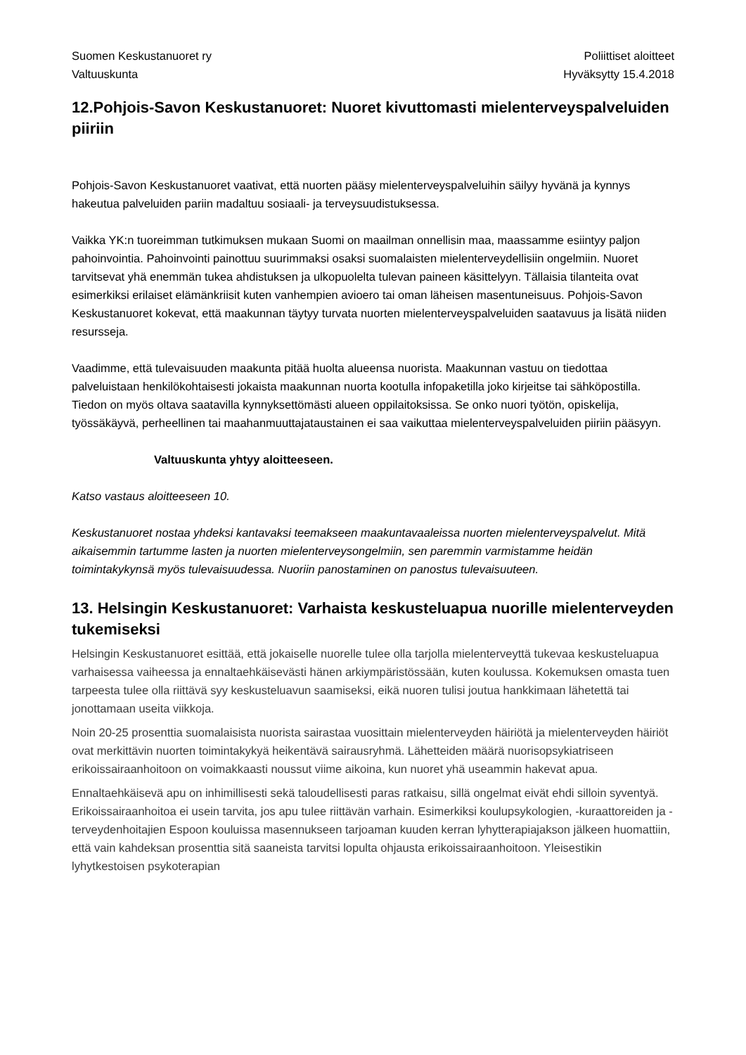Suomen Keskustanuoret ry
Valtuuskunta
Poliittiset aloitteet
Hyväksytty 15.4.2018
12.Pohjois-Savon Keskustanuoret: Nuoret kivuttomasti mielenterveyspalveluiden piiriin
Pohjois-Savon Keskustanuoret vaativat, että nuorten pääsy mielenterveyspalveluihin säilyy hyvänä ja kynnys hakeutua palveluiden pariin madaltuu sosiaali- ja terveysuudistuksessa.
Vaikka YK:n tuoreimman tutkimuksen mukaan Suomi on maailman onnellisin maa, maassamme esiintyy paljon pahoinvointia. Pahoinvointi painottuu suurimmaksi osaksi suomalaisten mielenterveydellisiin ongelmiin. Nuoret tarvitsevat yhä enemmän tukea ahdistuksen ja ulkopuolelta tulevan paineen käsittelyyn. Tällaisia tilanteita ovat esimerkiksi erilaiset elämänkriisit kuten vanhempien avioero tai oman läheisen masentuneisuus. Pohjois-Savon Keskustanuoret kokevat, että maakunnan täytyy turvata nuorten mielenterveyspalveluiden saatavuus ja lisätä niiden resursseja.
Vaadimme, että tulevaisuuden maakunta pitää huolta alueensa nuorista. Maakunnan vastuu on tiedottaa palveluistaan henkilökohtaisesti jokaista maakunnan nuorta kootulla infopaketilla joko kirjeitse tai sähköpostilla. Tiedon on myös oltava saatavilla kynnyksettömästi alueen oppilaitoksissa. Se onko nuori työtön, opiskelija, työssäkäyvä, perheellinen tai maahanmuuttajataustainen ei saa vaikuttaa mielenterveyspalveluiden piiriin pääsyyn.
Valtuuskunta yhtyy aloitteeseen.
Katso vastaus aloitteeseen 10.
Keskustanuoret nostaa yhdeksi kantavaksi teemakseen maakuntavaaleissa nuorten mielenterveyspalvelut. Mitä aikaisemmin tartumme lasten ja nuorten mielenterveysongelmiin, sen paremmin varmistamme heidän toimintakykynsä myös tulevaisuudessa. Nuoriin panostaminen on panostus tulevaisuuteen.
13. Helsingin Keskustanuoret: Varhaista keskusteluapua nuorille mielenterveyden tukemiseksi
Helsingin Keskustanuoret esittää, että jokaiselle nuorelle tulee olla tarjolla mielenterveyttä tukevaa keskusteluapua varhaisessa vaiheessa ja ennaltaehkäisevästi hänen arkiympäristössään, kuten koulussa. Kokemuksen omasta tuen tarpeesta tulee olla riittävä syy keskusteluavun saamiseksi, eikä nuoren tulisi joutua hankkimaan lähetettä tai jonottamaan useita viikkoja.
Noin 20-25 prosenttia suomalaisista nuorista sairastaa vuosittain mielenterveyden häiriötä ja mielenterveyden häiriöt ovat merkittävin nuorten toimintakykyä heikentävä sairausryhmä. Lähetteiden määrä nuorisopsykiatriseen erikoissairaanhoitoon on voimakkaasti noussut viime aikoina, kun nuoret yhä useammin hakevat apua.
Ennaltaehkäisevä apu on inhimillisesti sekä taloudellisesti paras ratkaisu, sillä ongelmat eivät ehdi silloin syventyä. Erikoissairaanhoitoa ei usein tarvita, jos apu tulee riittävän varhain. Esimerkiksi koulupsykologien, -kuraattoreiden ja -terveydenhoitajien Espoon kouluissa masennukseen tarjoaman kuuden kerran lyhytterapiajakson jälkeen huomattiin, että vain kahdeksan prosenttia sitä saaneista tarvitsi lopulta ohjausta erikoissairaanhoitoon. Yleisestikin lyhytkestoisen psykoterapian